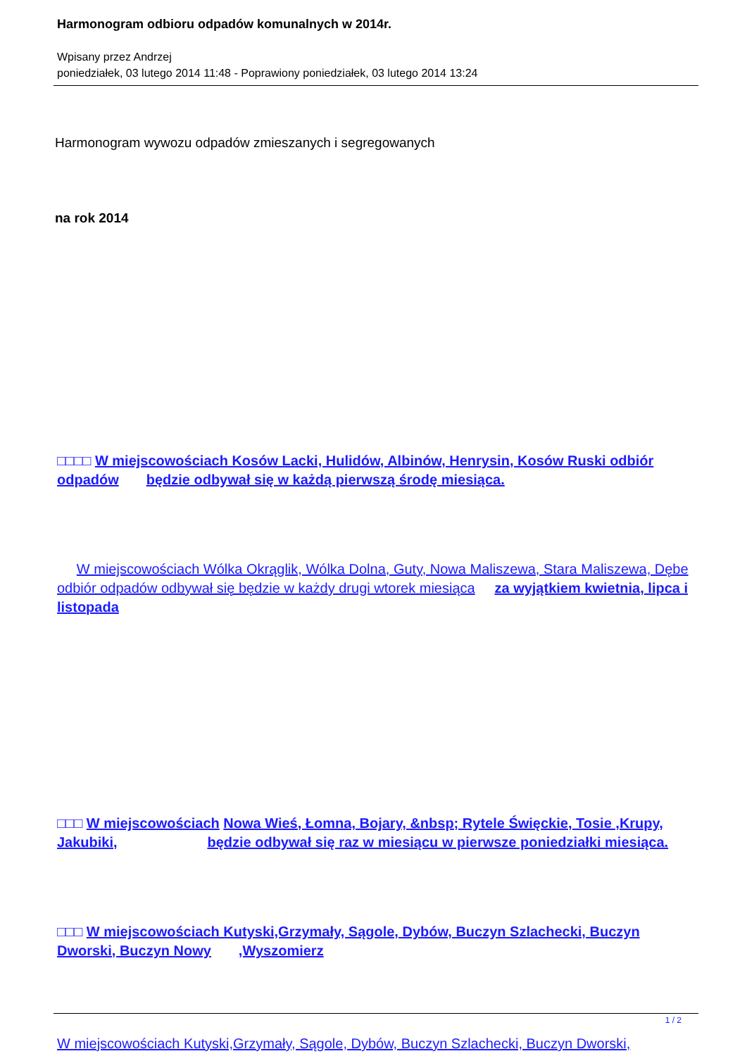Harmonogram odbioru odpadów komunalnych w 2014r.
Wpisany przez Andrzej
poniedziałek, 03 lutego 2014 11:48 - Poprawiony poniedziałek, 03 lutego 2014 13:24
Harmonogram wywozu odpadów zmieszanych i segregowanych
na rok 2014
□□□□ W miejscowościach Kosów Lacki, Hulidów, Albinów, Henrysin, Kosów Ruski odbiór odpadów będzie odbywał się w każdą pierwszą środę miesiąca.
W miejscowościach Wólka Okrąglik, Wólka Dolna, Guty, Nowa Maliszewa, Stara Maliszewa, Dębe odbiór odpadów odbywał się będzie w każdy drugi wtorek miesiąca za wyjątkiem kwietnia, lipca i listopada
□□□ W miejscowościach Nowa Wieś, Łomna, Bojary, &nbsp; Rytele Święckie, Tosie ,Krupy, Jakubiki, będzie odbywał się raz w miesiącu w pierwsze poniedziałki miesiąca.
□□□ W miejscowościach Kutyski,Grzymały, Sągole, Dybów, Buczyn Szlachecki, Buczyn Dworski, Buczyn Nowy ,Wyszomierz
W miejscowościach Kutyski,Grzymały, Sągole, Dybów, Buczyn Szlachecki, Buczyn Dworski,
1 / 2